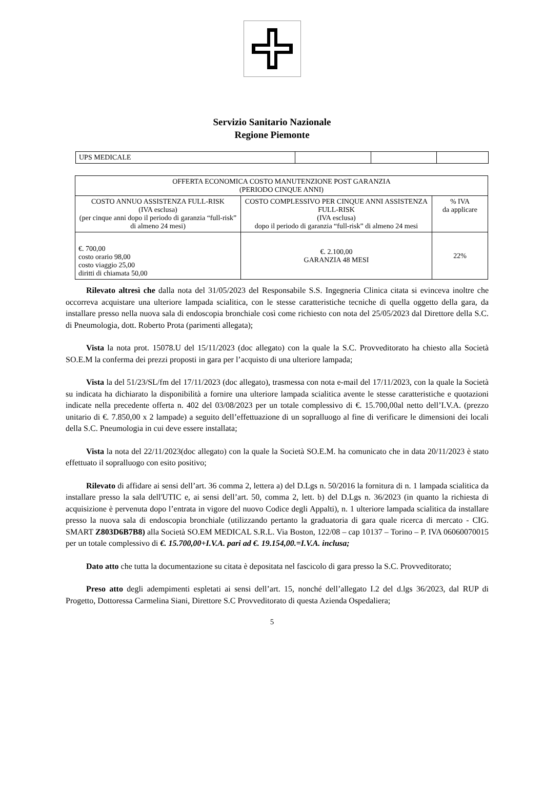Servizio Sanitario Nazionale
Regione Piemonte
| UPS MEDICALE | | | |
| OFFERTA ECONOMICA COSTO MANUTENZIONE POST GARANZIA (PERIODO CINQUE ANNI) | | |
| COSTO ANNUO ASSISTENZA FULL-RISK (IVA esclusa) (per cinque anni dopo il periodo di garanzia “full-risk” di almeno 24 mesi) | COSTO COMPLESSIVO PER CINQUE ANNI ASSISTENZA FULL-RISK (IVA esclusa) dopo il periodo di garanzia “full-risk” di almeno 24 mesi | % IVA da applicare |
| €. 700,00 costo orario 98,00 costo viaggio 25,00 diritti di chiamata 50,00 | €. 2.100,00 GARANZIA 48 MESI | 22% |
Rilevato altresì che dalla nota del 31/05/2023 del Responsabile S.S. Ingegneria Clinica citata si evinceva inoltre che occorreva acquistare una ulteriore lampada scialitica, con le stesse caratteristiche tecniche di quella oggetto della gara, da installare presso nella nuova sala di endoscopia bronchiale così come richiesto con nota del 25/05/2023 dal Direttore della S.C. di Pneumologia, dott. Roberto Prota (parimenti allegata);
Vista la nota prot. 15078.U del 15/11/2023 (doc allegato) con la quale la S.C. Provveditorato ha chiesto alla Società SO.E.M la conferma dei prezzi proposti in gara per l’acquisto di una ulteriore lampada;
Vista la del 51/23/SL/fm del 17/11/2023 (doc allegato), trasmessa con nota e-mail del 17/11/2023, con la quale la Società su indicata ha dichiarato la disponibilità a fornire una ulteriore lampada scialitica avente le stesse caratteristiche e quotazioni indicate nella precedente offerta n. 402 del 03/08/2023 per un totale complessivo di €. 15.700,00al netto dell’I.V.A. (prezzo unitario di €. 7.850,00 x 2 lampade) a seguito dell’effettuazione di un sopralluogo al fine di verificare le dimensioni dei locali della S.C. Pneumologia in cui deve essere installata;
Vista la nota del 22/11/2023(doc allegato) con la quale la Società SO.E.M. ha comunicato che in data 20/11/2023 è stato effettuato il sopralluogo con esito positivo;
Rilevato di affidare ai sensi dell’art. 36 comma 2, lettera a) del D.Lgs n. 50/2016 la fornitura di n. 1 lampada scialitica da installare presso la sala dell'UTIC e, ai sensi dell’art. 50, comma 2, lett. b) del D.Lgs n. 36/2023 (in quanto la richiesta di acquisizione è pervenuta dopo l’entrata in vigore del nuovo Codice degli Appalti), n. 1 ulteriore lampada scialitica da installare presso la nuova sala di endoscopia bronchiale (utilizzando pertanto la graduatoria di gara quale ricerca di mercato - CIG. SMART Z803D6B7B8) alla Società SO.EM MEDICAL S.R.L. Via Boston, 122/08 – cap 10137 – Torino – P. IVA 06060070015 per un totale complessivo di €. 15.700,00+I.V.A. pari ad €. 19.154,00.=I.V.A. inclusa;
Dato atto che tutta la documentazione su citata è depositata nel fascicolo di gara presso la S.C. Provveditorato;
Preso atto degli adempimenti espletati ai sensi dell’art. 15, nonché dell’allegato I.2 del d.lgs 36/2023, dal RUP di Progetto, Dottoressa Carmelina Siani, Direttore S.C Provveditorato di questa Azienda Ospedaliera;
5